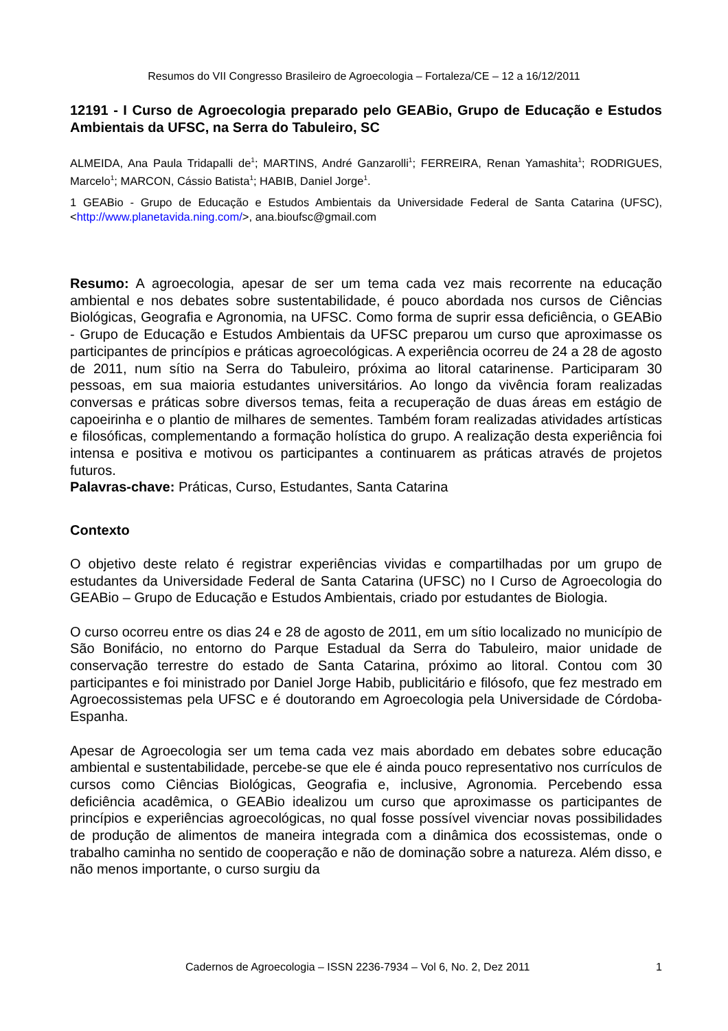Resumos do VII Congresso Brasileiro de Agroecologia – Fortaleza/CE – 12 a 16/12/2011
12191 - I Curso de Agroecologia preparado pelo GEABio, Grupo de Educação e Estudos Ambientais da UFSC, na Serra do Tabuleiro, SC
ALMEIDA, Ana Paula Tridapalli de<sup>1</sup>; MARTINS, André Ganzarolli<sup>1</sup>; FERREIRA, Renan Yamashita<sup>1</sup>; RODRIGUES, Marcelo<sup>1</sup>; MARCON, Cássio Batista<sup>1</sup>; HABIB, Daniel Jorge<sup>1</sup>.
1 GEABio - Grupo de Educação e Estudos Ambientais da Universidade Federal de Santa Catarina (UFSC), <http://www.planetavida.ning.com/>, ana.bioufsc@gmail.com
Resumo: A agroecologia, apesar de ser um tema cada vez mais recorrente na educação ambiental e nos debates sobre sustentabilidade, é pouco abordada nos cursos de Ciências Biológicas, Geografia e Agronomia, na UFSC. Como forma de suprir essa deficiência, o GEABio - Grupo de Educação e Estudos Ambientais da UFSC preparou um curso que aproximasse os participantes de princípios e práticas agroecológicas. A experiência ocorreu de 24 a 28 de agosto de 2011, num sítio na Serra do Tabuleiro, próxima ao litoral catarinense. Participaram 30 pessoas, em sua maioria estudantes universitários. Ao longo da vivência foram realizadas conversas e práticas sobre diversos temas, feita a recuperação de duas áreas em estágio de capoeirinha e o plantio de milhares de sementes. Também foram realizadas atividades artísticas e filosóficas, complementando a formação holística do grupo. A realização desta experiência foi intensa e positiva e motivou os participantes a continuarem as práticas através de projetos futuros.
Palavras-chave: Práticas, Curso, Estudantes, Santa Catarina
Contexto
O objetivo deste relato é registrar experiências vividas e compartilhadas por um grupo de estudantes da Universidade Federal de Santa Catarina (UFSC) no I Curso de Agroecologia do GEABio – Grupo de Educação e Estudos Ambientais, criado por estudantes de Biologia.
O curso ocorreu entre os dias 24 e 28 de agosto de 2011, em um sítio localizado no município de São Bonifácio, no entorno do Parque Estadual da Serra do Tabuleiro, maior unidade de conservação terrestre do estado de Santa Catarina, próximo ao litoral. Contou com 30 participantes e foi ministrado por Daniel Jorge Habib, publicitário e filósofo, que fez mestrado em Agroecossistemas pela UFSC e é doutorando em Agroecologia pela Universidade de Córdoba-Espanha.
Apesar de Agroecologia ser um tema cada vez mais abordado em debates sobre educação ambiental e sustentabilidade, percebe-se que ele é ainda pouco representativo nos currículos de cursos como Ciências Biológicas, Geografia e, inclusive, Agronomia. Percebendo essa deficiência acadêmica, o GEABio idealizou um curso que aproximasse os participantes de princípios e experiências agroecológicas, no qual fosse possível vivenciar novas possibilidades de produção de alimentos de maneira integrada com a dinâmica dos ecossistemas, onde o trabalho caminha no sentido de cooperação e não de dominação sobre a natureza. Além disso, e não menos importante, o curso surgiu da
Cadernos de Agroecologia – ISSN 2236-7934 – Vol 6, No. 2, Dez 2011
1